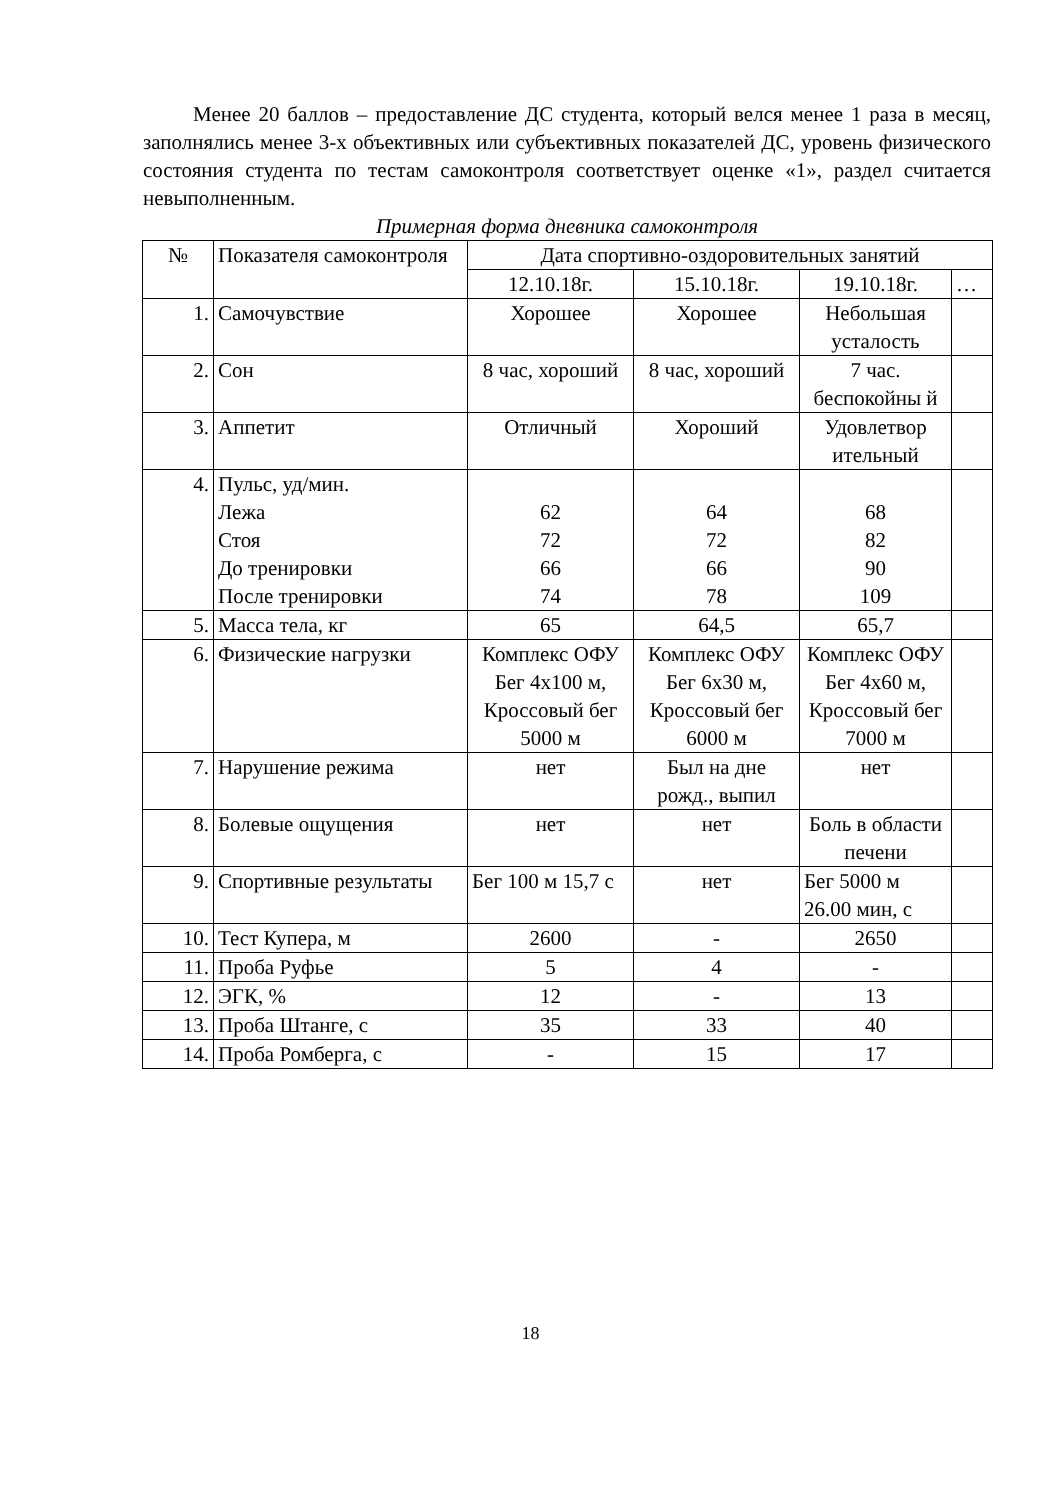Менее 20 баллов – предоставление ДС студента, который велся менее 1 раза в месяц, заполнялись менее 3-х объективных или субъективных показателей ДС, уровень физического состояния студента по тестам самоконтроля соответствует оценке «1», раздел считается невыполненным.
Примерная форма дневника самоконтроля
| № | Показателя самоконтроля | Дата спортивно-оздоровительных занятий | | | |
| | | 12.10.18г. | 15.10.18г. | 19.10.18г. | … |
| 1. | Самочувствие | Хорошее | Хорошее | Небольшая усталость | |
| 2. | Сон | 8 час, хороший | 8 час, хороший | 7 час. беспокойны й | |
| 3. | Аппетит | Отличный | Хороший | Удовлетвор ительный | |
| 4. | Пульс, уд/мин. Лежа Стоя До тренировки После тренировки | 62 72 66 74 | 64 72 66 78 | 68 82 90 109 | |
| 5. | Масса тела, кг | 65 | 64,5 | 65,7 | |
| 6. | Физические нагрузки | Комплекс ОФУ Бег 4х100 м, Кроссовый бег 5000 м | Комплекс ОФУ Бег 6х30 м, Кроссовый бег 6000 м | Комплекс ОФУ Бег 4х60 м, Кроссовый бег 7000 м | |
| 7. | Нарушение режима | нет | Был на дне рожд., выпил | нет | |
| 8. | Болевые ощущения | нет | нет | Боль в области печени | |
| 9. | Спортивные результаты | Бег 100 м 15,7 с | нет | Бег 5000 м 26.00 мин, с | |
| 10. | Тест Купера, м | 2600 | - | 2650 | |
| 11. | Проба Руфье | 5 | 4 | - | |
| 12. | ЭГК, % | 12 | - | 13 | |
| 13. | Проба Штанге, с | 35 | 33 | 40 | |
| 14. | Проба Ромберга, с | - | 15 | 17 | |
18